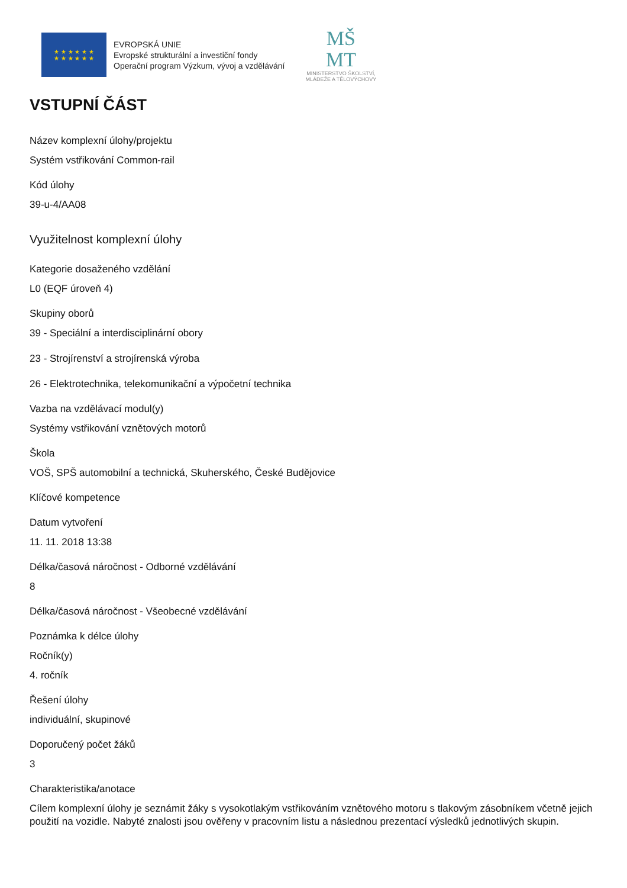★ ★ ★ ★ ★ ★
★ ★ ★ ★ ★ ★
EVROPSKÁ UNIE
Evropské strukturální a investiční fondy
Operační program Výzkum, vývoj a vzdělávání
MŠ
MT
MINISTERSTVO ŠKOLSTVÍ,
MLÁDEŽE A TĚLOVÝCHOVY
VSTUPNÍ ČÁST
Název komplexní úlohy/projektu
Systém vstřikování Common-rail
Kód úlohy
39-u-4/AA08
Využitelnost komplexní úlohy
Kategorie dosaženého vzdělání
L0 (EQF úroveň 4)
Skupiny oborů
39 - Speciální a interdisciplinární obory
23 - Strojírenství a strojírenská výroba
26 - Elektrotechnika, telekomunikační a výpočetní technika
Vazba na vzdělávací modul(y)
Systémy vstřikování vznětových motorů
Škola
VOŠ, SPŠ automobilní a technická, Skuherského, České Budějovice
Klíčové kompetence
Datum vytvoření
11. 11. 2018 13:38
Délka/časová náročnost - Odborné vzdělávání
8
Délka/časová náročnost - Všeobecné vzdělávání
Poznámka k délce úlohy
Ročník(y)
4. ročník
Řešení úlohy
individuální, skupinové
Doporučený počet žáků
3
Charakteristika/anotace
Cílem komplexní úlohy je seznámit žáky s vysokotlakým vstřikováním vznětového motoru s tlakovým zásobníkem včetně jejich použití na vozidle. Nabyté znalosti jsou ověřeny v pracovním listu a následnou prezentací výsledků jednotlivých skupin.